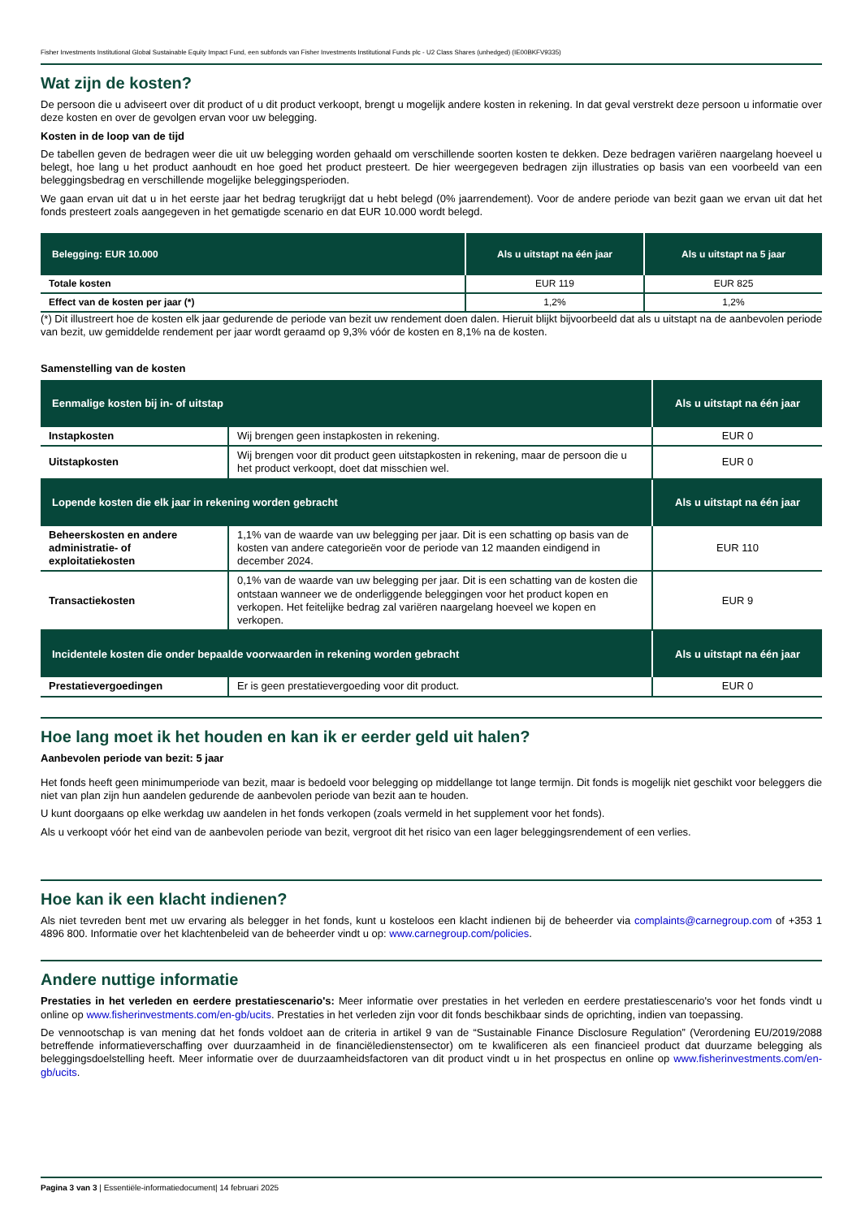Fisher Investments Institutional Global Sustainable Equity Impact Fund, een subfonds van Fisher Investments Institutional Funds plc - U2 Class Shares (unhedged) (IE00BKFV9335)
Wat zijn de kosten?
De persoon die u adviseert over dit product of u dit product verkoopt, brengt u mogelijk andere kosten in rekening. In dat geval verstrekt deze persoon u informatie over deze kosten en over de gevolgen ervan voor uw belegging.
Kosten in de loop van de tijd
De tabellen geven de bedragen weer die uit uw belegging worden gehaald om verschillende soorten kosten te dekken. Deze bedragen variëren naargelang hoeveel u belegt, hoe lang u het product aanhoudt en hoe goed het product presteert. De hier weergegeven bedragen zijn illustraties op basis van een voorbeeld van een beleggingsbedrag en verschillende mogelijke beleggingsperioden.
We gaan ervan uit dat u in het eerste jaar het bedrag terugkrijgt dat u hebt belegd (0% jaarrendement). Voor de andere periode van bezit gaan we ervan uit dat het fonds presteert zoals aangegeven in het gematigde scenario en dat EUR 10.000 wordt belegd.
| Belegging: EUR 10.000 | Als u uitstapt na één jaar | Als u uitstapt na 5 jaar |
| --- | --- | --- |
| Totale kosten | EUR 119 | EUR 825 |
| Effect van de kosten per jaar (*) | 1,2% | 1,2% |
(*) Dit illustreert hoe de kosten elk jaar gedurende de periode van bezit uw rendement doen dalen. Hieruit blijkt bijvoorbeeld dat als u uitstapt na de aanbevolen periode van bezit, uw gemiddelde rendement per jaar wordt geraamd op 9,3% vóór de kosten en 8,1% na de kosten.
Samenstelling van de kosten
| Eenmalige kosten bij in- of uitstap | | Als u uitstapt na één jaar |
| --- | --- | --- |
| Instapkosten | Wij brengen geen instapkosten in rekening. | EUR 0 |
| Uitstapkosten | Wij brengen voor dit product geen uitstapkosten in rekening, maar de persoon die u het product verkoopt, doet dat misschien wel. | EUR 0 |
| Lopende kosten die elk jaar in rekening worden gebracht | | Als u uitstapt na één jaar |
| Beheerskosten en andere administratie- of exploitatiekosten | 1,1% van de waarde van uw belegging per jaar. Dit is een schatting op basis van de kosten van andere categorieën voor de periode van 12 maanden eindigend in december 2024. | EUR 110 |
| Transactiekosten | 0,1% van de waarde van uw belegging per jaar. Dit is een schatting van de kosten die ontstaan wanneer we de onderliggende beleggingen voor het product kopen en verkopen. Het feitelijke bedrag zal variëren naargelang hoeveel we kopen en verkopen. | EUR 9 |
| Incidentele kosten die onder bepaalde voorwaarden in rekening worden gebracht | | Als u uitstapt na één jaar |
| Prestatievergoedingen | Er is geen prestatievergoeding voor dit product. | EUR 0 |
Hoe lang moet ik het houden en kan ik er eerder geld uit halen?
Aanbevolen periode van bezit: 5 jaar
Het fonds heeft geen minimumperiode van bezit, maar is bedoeld voor belegging op middellange tot lange termijn. Dit fonds is mogelijk niet geschikt voor beleggers die niet van plan zijn hun aandelen gedurende de aanbevolen periode van bezit aan te houden.
U kunt doorgaans op elke werkdag uw aandelen in het fonds verkopen (zoals vermeld in het supplement voor het fonds).
Als u verkoopt vóór het eind van de aanbevolen periode van bezit, vergroot dit het risico van een lager beleggingsrendement of een verlies.
Hoe kan ik een klacht indienen?
Als niet tevreden bent met uw ervaring als belegger in het fonds, kunt u kosteloos een klacht indienen bij de beheerder via complaints@carnegroup.com of +353 1 4896 800. Informatie over het klachtenbeleid van de beheerder vindt u op: www.carnegroup.com/policies.
Andere nuttige informatie
Prestaties in het verleden en eerdere prestatiescenario's: Meer informatie over prestaties in het verleden en eerdere prestatiescenario's voor het fonds vindt u online op www.fisherinvestments.com/en-gb/ucits. Prestaties in het verleden zijn voor dit fonds beschikbaar sinds de oprichting, indien van toepassing.
De vennootschap is van mening dat het fonds voldoet aan de criteria in artikel 9 van de “Sustainable Finance Disclosure Regulation” (Verordening EU/2019/2088 betreffende informatieverschaffing over duurzaamheid in de financiëledienstensector) om te kwalificeren als een financieel product dat duurzame belegging als beleggingsdoelstelling heeft. Meer informatie over de duurzaamheidsfactoren van dit product vindt u in het prospectus en online op www.fisherinvestments.com/en-gb/ucits.
Pagina 3 van 3 | Essentiële-informatiedocument| 14 februari 2025